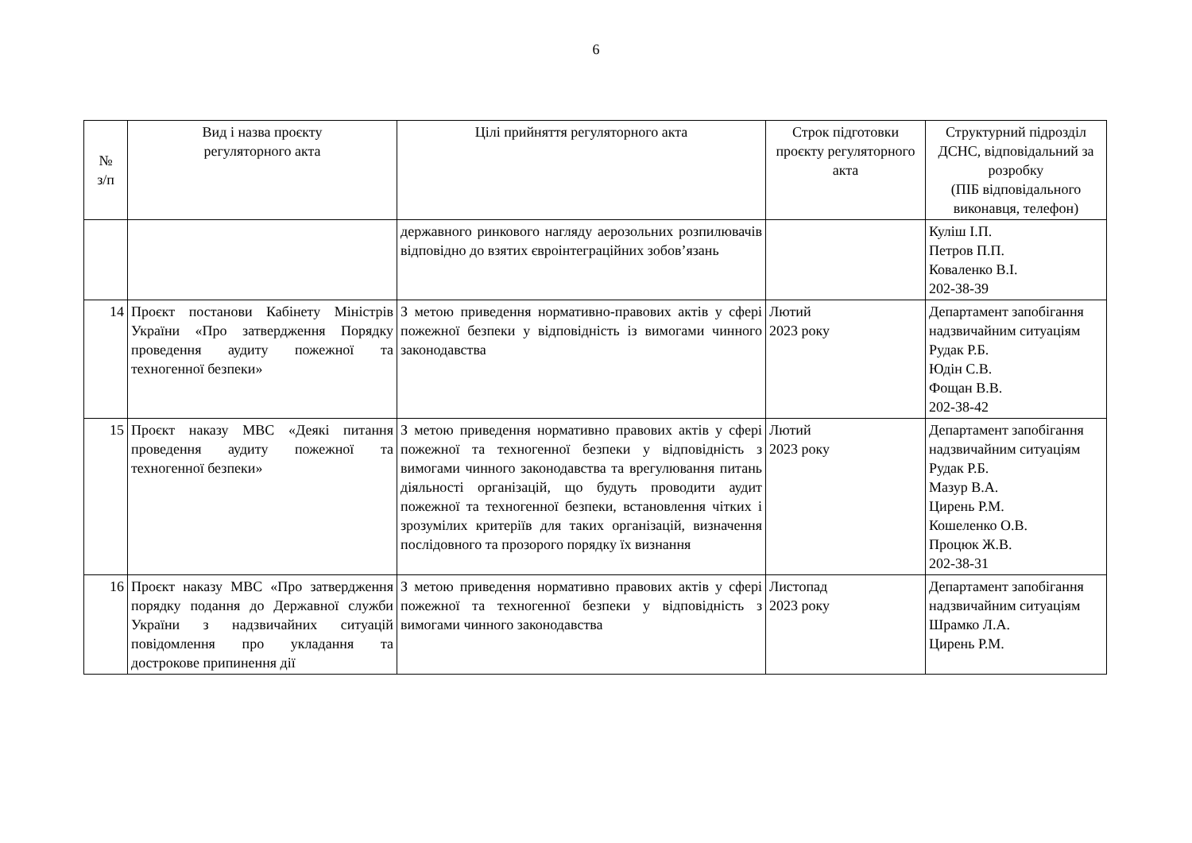6
| № з/п | Вид і назва проєкту регуляторного акта | Цілі прийняття регуляторного акта | Строк підготовки проєкту регуляторного акта | Структурний підрозділ ДСНС, відповідальний за розробку (ПІБ відповідального виконавця, телефон) |
| --- | --- | --- | --- | --- |
| | | державного ринкового нагляду аерозольних розпилювачів відповідно до взятих євроінтеграційних зобов’язань | | Куліш І.П. Петров П.П. Коваленко В.І. 202-38-39 |
| 14 | Проєкт постанови Кабінету Міністрів України «Про затвердження Порядку проведення аудиту пожежної та техногенної безпеки» | З метою приведення нормативно-правових актів у сфері пожежної безпеки у відповідність із вимогами чинного законодавства | Лютий 2023 року | Департамент запобігання надзвичайним ситуаціям Рудак Р.Б. Юдін С.В. Фощан В.В. 202-38-42 |
| 15 | Проєкт наказу МВС «Деякі питання проведення аудиту пожежної та техногенної безпеки» | З метою приведення нормативно правових актів у сфері пожежної та техногенної безпеки у відповідність з вимогами чинного законодавства та врегулювання питань діяльності організацій, що будуть проводити аудит пожежної та техногенної безпеки, встановлення чітких і зрозумілих критеріїв для таких організацій, визначення послідовного та прозорого порядку їх визнання | Лютий 2023 року | Департамент запобігання надзвичайним ситуаціям Рудак Р.Б. Мазур В.А. Цирень Р.М. Кошеленко О.В. Процюк Ж.В. 202-38-31 |
| 16 | Проєкт наказу МВС «Про затвердження порядку подання до Державної служби України з надзвичайних ситуацій повідомлення про укладання та дострокове припинення дії | З метою приведення нормативно правових актів у сфері пожежної та техногенної безпеки у відповідність з вимогами чинного законодавства | Листопад 2023 року | Департамент запобігання надзвичайним ситуаціям Шрамко Л.А. Цирень Р.М. |